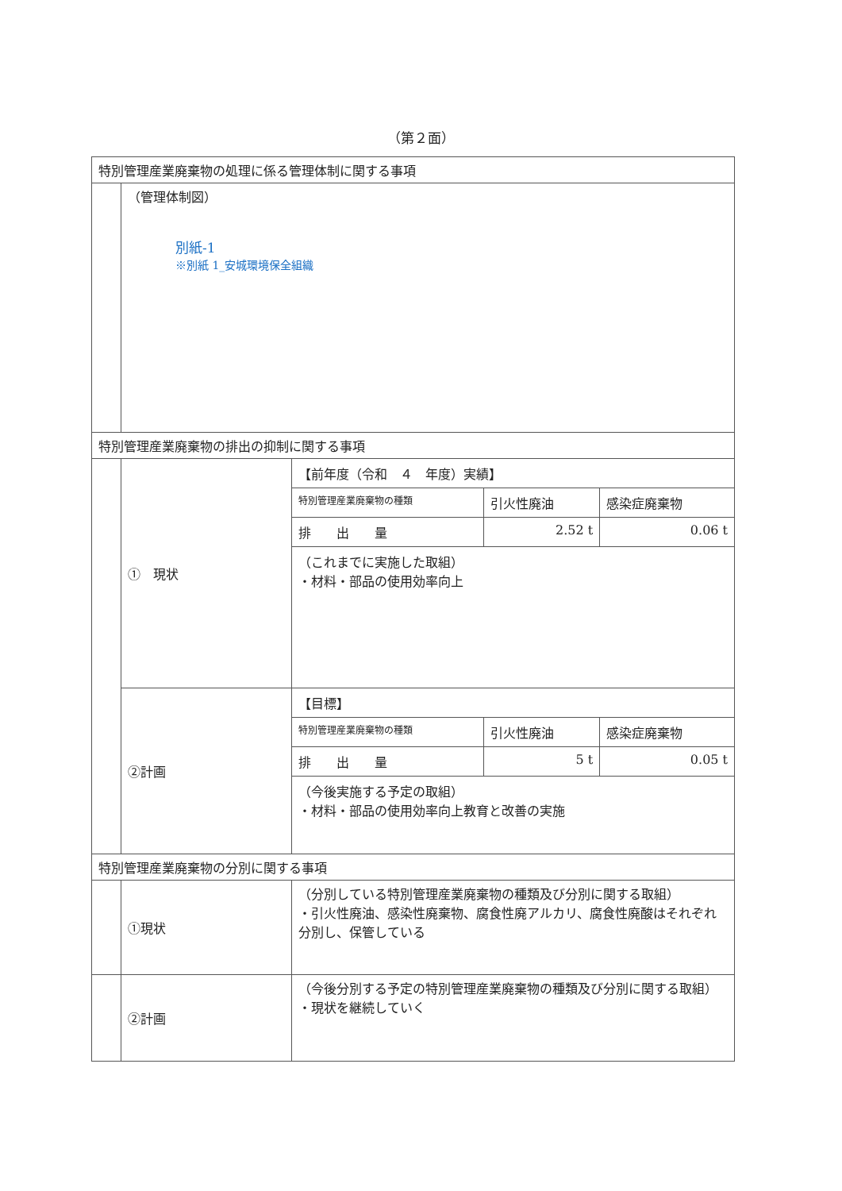（第２面）
| 特別管理産業廃棄物の処理に係る管理体制に関する事項 | | |
| | （管理体制図） 別紙-1 ※別紙 1_安城環境保全組織 | |
| 特別管理産業廃棄物の排出の抑制に関する事項 | | |
| | ① 現状 | / 【前年度（令和 ４ 年度）実績】 / / / / 特別管理産業廃棄物の種類 / 引火性廃油 / 感染症廃棄物 / / 排 出 量 / 2.52 t / 0.06 t / / （これまでに実施した取組） ・材料・部品の使用効率向上 / / / |
| | ②計画 | / 【目標】 / / / / 特別管理産業廃棄物の種類 / 引火性廃油 / 感染症廃棄物 / / 排 出 量 / 5 t / 0.05 t / / （今後実施する予定の取組） ・材料・部品の使用効率向上教育と改善の実施 / / / |
| 特別管理産業廃棄物の分別に関する事項 | | |
| | ①現状 | （分別している特別管理産業廃棄物の種類及び分別に関する取組） ・引火性廃油、感染性廃棄物、腐食性廃アルカリ、腐食性廃酸はそれぞれ分別し、保管している |
| | ②計画 | （今後分別する予定の特別管理産業廃棄物の種類及び分別に関する取組） ・現状を継続していく |